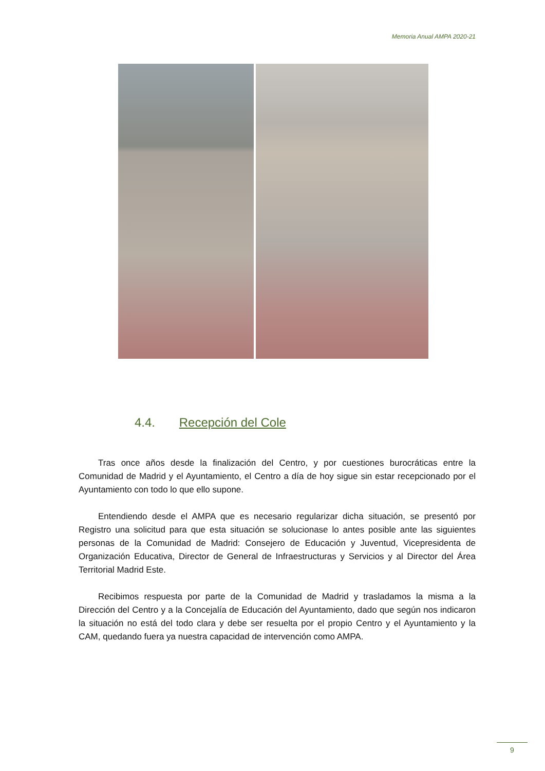Memoria Anual AMPA 2020-21
4.4. Recepción del Cole
Tras once años desde la finalización del Centro, y por cuestiones burocráticas entre la Comunidad de Madrid y el Ayuntamiento, el Centro a día de hoy sigue sin estar recepcionado por el Ayuntamiento con todo lo que ello supone.
Entendiendo desde el AMPA que es necesario regularizar dicha situación, se presentó por Registro una solicitud para que esta situación se solucionase lo antes posible ante las siguientes personas de la Comunidad de Madrid: Consejero de Educación y Juventud, Vicepresidenta de Organización Educativa, Director de General de Infraestructuras y Servicios y al Director del Área Territorial Madrid Este.
Recibimos respuesta por parte de la Comunidad de Madrid y trasladamos la misma a la Dirección del Centro y a la Concejalía de Educación del Ayuntamiento, dado que según nos indicaron la situación no está del todo clara y debe ser resuelta por el propio Centro y el Ayuntamiento y la CAM, quedando fuera ya nuestra capacidad de intervención como AMPA.
9